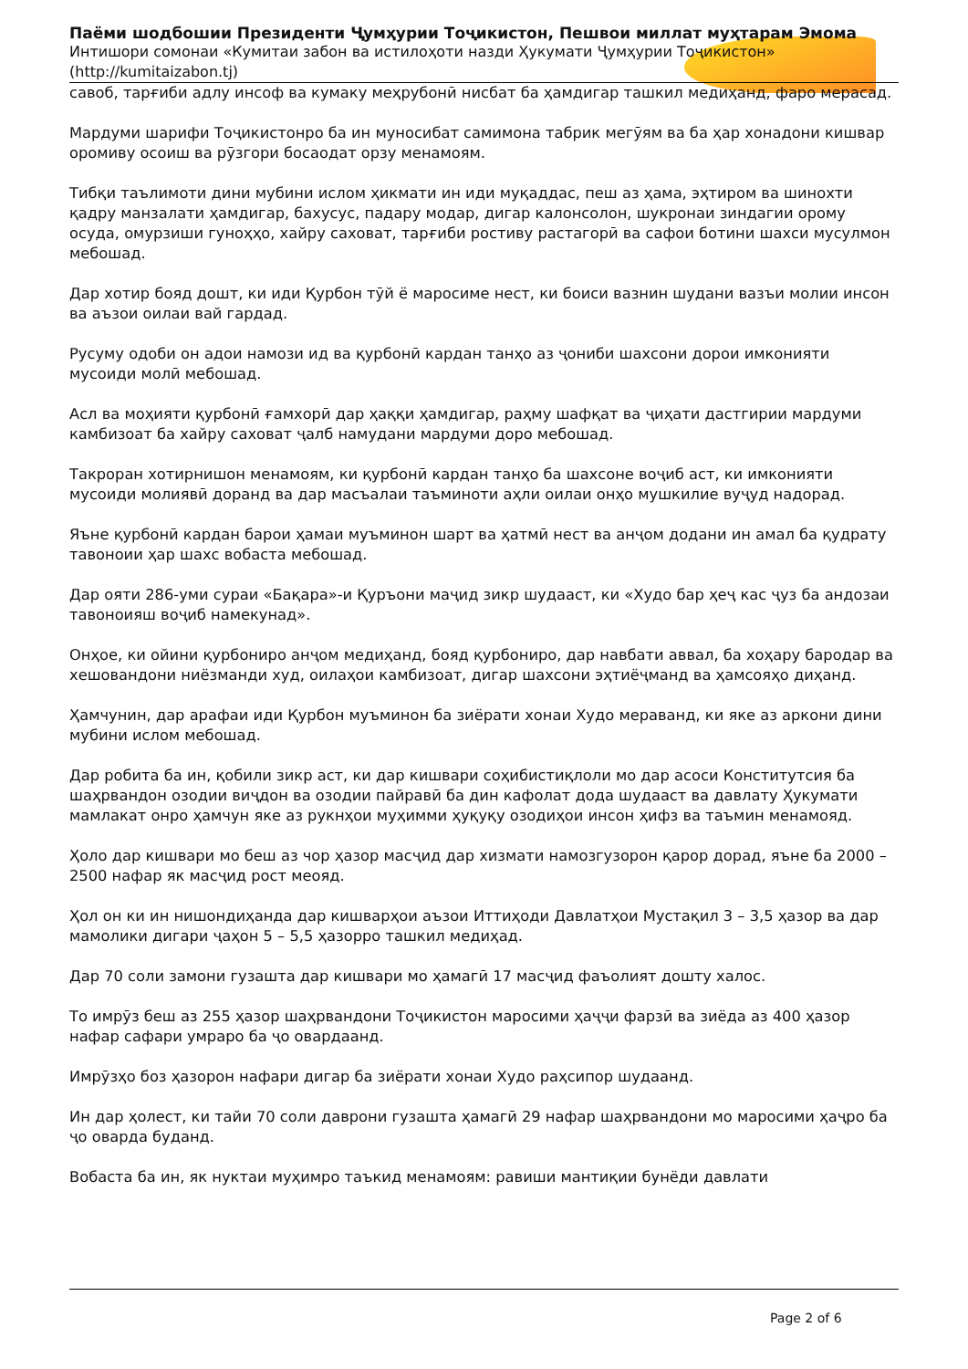Паёми шодбошии Президенти Ҷумҳурии Тоҷикистон, Пешвои миллат муҳтарам Эмома
Интишори сомонаи «Кумитаи забон ва истилоҳоти назди Ҳукумати Ҷумҳурии Тоҷикистон» (http://kumitaizabon.tj)
савоб, тарғиби адлу инсоф ва кумаку меҳрубонӣ нисбат ба ҳамдигар ташкил медиҳанд, фаро мерасад.
Мардуми шарифи Тоҷикистонро ба ин муносибат самимона табрик мегӯям ва ба ҳар хонадони кишвар оромиву осоиш ва рӯзгори босаодат орзу менамоям.
Тибқи таълимоти дини мубини ислом ҳикмати ин иди муқаддас, пеш аз ҳама, эҳтиром ва шинохти қадру манзалати ҳамдигар, бахусус, падару модар, дигар калонсолон, шукронаи зиндагии орому осуда, омурзиши гуноҳҳо, хайру саховат, тарғиби ростиву растагорӣ ва сафои ботини шахси мусулмон мебошад.
Дар хотир бояд дошт, ки иди Қурбон тӯй ё маросиме нест, ки боиси вазнин шудани вазъи молии инсон ва аъзои оилаи вай гардад.
Русуму одоби он адои намози ид ва қурбонӣ кардан танҳо аз ҷониби шахсони дорои имконияти мусоиди молӣ мебошад.
Асл ва моҳияти қурбонӣ ғамхорӣ дар ҳаққи ҳамдигар, раҳму шафқат ва ҷиҳати дастгирии мардуми камбизоат ба хайру саховат ҷалб намудани мардуми доро мебошад.
Такроран хотирнишон менамоям, ки қурбонӣ кардан танҳо ба шахсоне воҷиб аст, ки имконияти мусоиди молиявӣ доранд ва дар масъалаи таъминоти аҳли оилаи онҳо мушкилие вуҷуд надорад.
Яъне қурбонӣ кардан барои ҳамаи муъминон шарт ва ҳатмӣ нест ва анҷом додани ин амал ба қудрату тавоноии ҳар шахс вобаста мебошад.
Дар ояти 286-уми сураи «Бақара»-и Қуръони маҷид зикр шудааст, ки «Худо бар ҳеҷ кас ҷуз ба андозаи тавоноияш воҷиб намекунад».
Онҳое, ки ойини қурбониро анҷом медиҳанд, бояд қурбониро, дар навбати аввал, ба хоҳару бародар ва хешовандони ниёзманди худ, оилаҳои камбизоат, дигар шахсони эҳтиёҷманд ва ҳамсояҳо диҳанд.
Ҳамчунин, дар арафаи иди Қурбон муъминон ба зиёрати хонаи Худо мераванд, ки яке аз аркони дини мубини ислом мебошад.
Дар робита ба ин, қобили зикр аст, ки дар кишвари соҳибистиқлоли мо дар асоси Конститутсия ба шаҳрвандон озодии виҷдон ва озодии пайравӣ ба дин кафолат дода шудааст ва давлату Ҳукумати мамлакат онро ҳамчун яке аз рукнҳои муҳимми ҳуқуқу озодиҳои инсон ҳифз ва таъмин менамояд.
Ҳоло дар кишвари мо беш аз чор ҳазор масҷид дар хизмати намозгузорон қарор дорад, яъне ба 2000 – 2500 нафар як масҷид рост меояд.
Ҳол он ки ин нишондиҳанда дар кишварҳои аъзои Иттиҳоди Давлатҳои Мустақил 3 – 3,5 ҳазор ва дар мамолики дигари ҷаҳон 5 – 5,5 ҳазорро ташкил медиҳад.
Дар 70 соли замони гузашта дар кишвари мо ҳамагӣ 17 масҷид фаъолият дошту халос.
То имрӯз беш аз 255 ҳазор шаҳрвандони Тоҷикистон маросими ҳаҷҷи фарзӣ ва зиёда аз 400 ҳазор нафар сафари умраро ба ҷо овардаанд.
Имрӯзҳо боз ҳазорон нафари дигар ба зиёрати хонаи Худо раҳсипор шудаанд.
Ин дар ҳолест, ки тайи 70 соли даврони гузашта ҳамагӣ 29 нафар шаҳрвандони мо маросими ҳаҷро ба ҷо оварда буданд.
Вобаста ба ин, як нуктаи муҳимро таъкид менамоям: равиши мантиқии бунёди давлати
Page 2 of 6